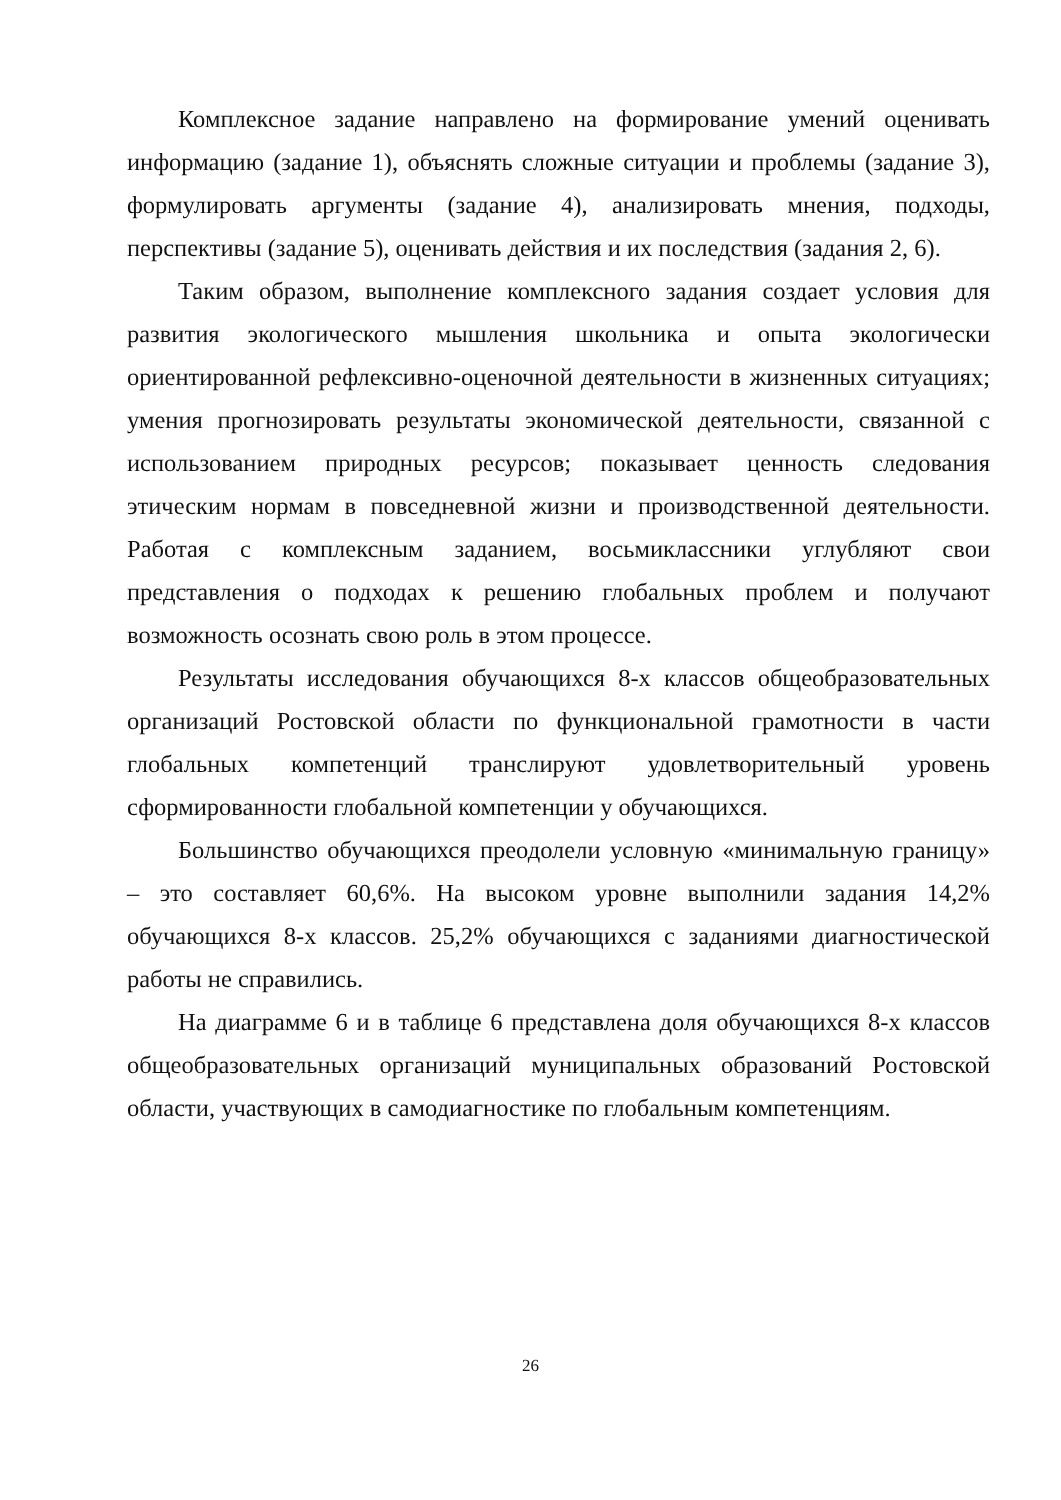Комплексное задание направлено на формирование умений оценивать информацию (задание 1), объяснять сложные ситуации и проблемы (задание 3), формулировать аргументы (задание 4), анализировать мнения, подходы, перспективы (задание 5), оценивать действия и их последствия (задания 2, 6).
Таким образом, выполнение комплексного задания создает условия для развития экологического мышления школьника и опыта экологически ориентированной рефлексивно-оценочной деятельности в жизненных ситуациях; умения прогнозировать результаты экономической деятельности, связанной с использованием природных ресурсов; показывает ценность следования этическим нормам в повседневной жизни и производственной деятельности. Работая с комплексным заданием, восьмиклассники углубляют свои представления о подходах к решению глобальных проблем и получают возможность осознать свою роль в этом процессе.
Результаты исследования обучающихся 8-х классов общеобразовательных организаций Ростовской области по функциональной грамотности в части глобальных компетенций транслируют удовлетворительный уровень сформированности глобальной компетенции у обучающихся.
Большинство обучающихся преодолели условную «минимальную границу» – это составляет 60,6%. На высоком уровне выполнили задания 14,2% обучающихся 8-х классов. 25,2% обучающихся с заданиями диагностической работы не справились.
На диаграмме 6 и в таблице 6 представлена доля обучающихся 8-х классов общеобразовательных организаций муниципальных образований Ростовской области, участвующих в самодиагностике по глобальным компетенциям.
26